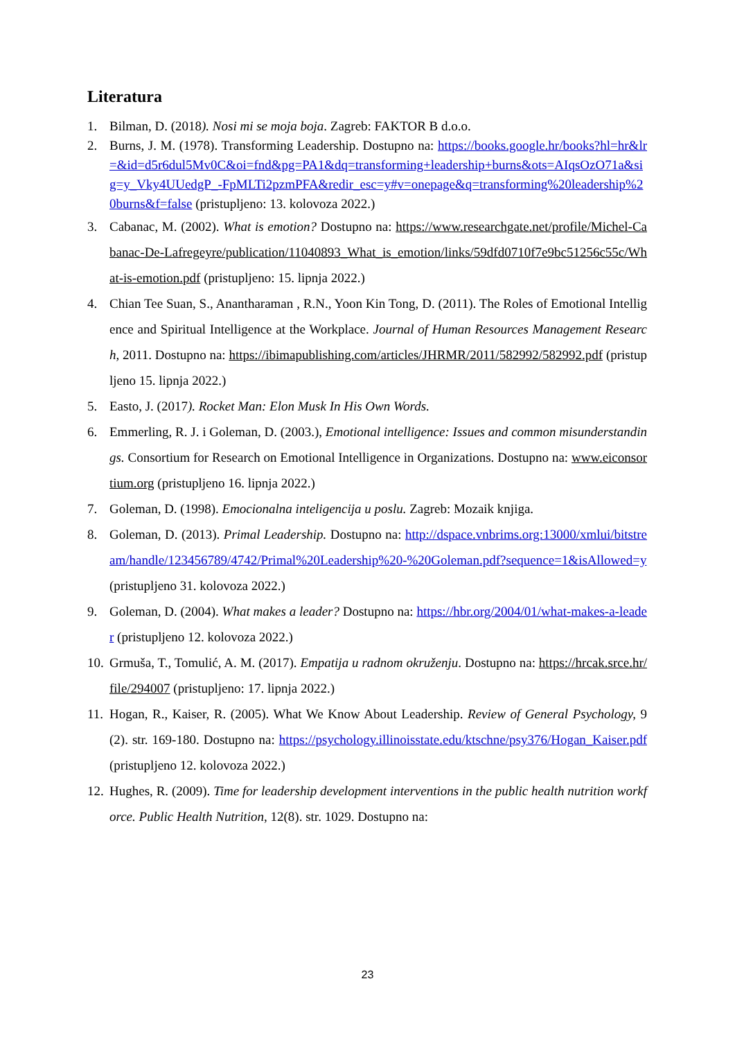Literatura
1. Bilman, D. (2018). Nosi mi se moja boja. Zagreb: FAKTOR B d.o.o.
2. Burns, J. M. (1978). Transforming Leadership. Dostupno na: https://books.google.hr/books?hl=hr&lr=&id=d5r6dul5Mv0C&oi=fnd&pg=PA1&dq=transforming+leadership+burns&ots=AIqsOzO71a&sig=y_Vky4UUedgP_-FpMLTi2pzmPFA&redir_esc=y#v=onepage&q=transforming%20leadership%20burns&f=false (pristupljeno: 13. kolovoza 2022.)
3. Cabanac, M. (2002). What is emotion? Dostupno na: https://www.researchgate.net/profile/Michel-Cabanac-De-Lafregeyre/publication/11040893_What_is_emotion/links/59dfd0710f7e9bc51256c55c/What-is-emotion.pdf (pristupljeno: 15. lipnja 2022.)
4. Chian Tee Suan, S., Anantharaman , R.N., Yoon Kin Tong, D. (2011). The Roles of Emotional Intelligence and Spiritual Intelligence at the Workplace. Journal of Human Resources Management Research, 2011. Dostupno na: https://ibimapublishing.com/articles/JHRMR/2011/582992/582992.pdf (pristupljeno 15. lipnja 2022.)
5. Easto, J. (2017). Rocket Man: Elon Musk In His Own Words.
6. Emmerling, R. J. i Goleman, D. (2003.), Emotional intelligence: Issues and common misunderstandings. Consortium for Research on Emotional Intelligence in Organizations. Dostupno na: www.eiconsortium.org (pristupljeno 16. lipnja 2022.)
7. Goleman, D. (1998). Emocionalna inteligencija u poslu. Zagreb: Mozaik knjiga.
8. Goleman, D. (2013). Primal Leadership. Dostupno na: http://dspace.vnbrims.org:13000/xmlui/bitstream/handle/123456789/4742/Primal%20Leadership%20-%20Goleman.pdf?sequence=1&isAllowed=y (pristupljeno 31. kolovoza 2022.)
9. Goleman, D. (2004). What makes a leader? Dostupno na: https://hbr.org/2004/01/what-makes-a-leader (pristupljeno 12. kolovoza 2022.)
10. Grmuša, T., Tomulić, A. M. (2017). Empatija u radnom okruženju. Dostupno na: https://hrcak.srce.hr/file/294007 (pristupljeno: 17. lipnja 2022.)
11. Hogan, R., Kaiser, R. (2005). What We Know About Leadership. Review of General Psychology, 9(2). str. 169-180. Dostupno na: https://psychology.illinoisstate.edu/ktschne/psy376/Hogan_Kaiser.pdf (pristupljeno 12. kolovoza 2022.)
12. Hughes, R. (2009). Time for leadership development interventions in the public health nutrition workforce. Public Health Nutrition, 12(8). str. 1029. Dostupno na:
23